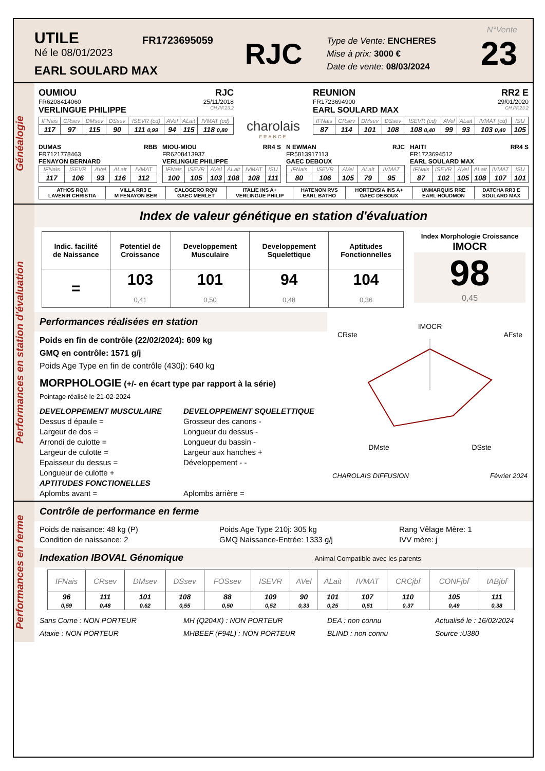UTILE
Né le 08/01/2023
EARL SOULARD MAX
FR1723695059
RJC
Type de Vente: ENCHERES
Mise à prix: 3000 €
Date de vente: 08/03/2024
N°Vente
23
Généalogie
OUMIOU RJC
FR6208414060 25/11/2018
VERLINGUE PHILIPPE CH.PF.23.2
| IFNais | CRsev | DMsev | DSsev | ISEVR (cd) | AVel | ALait | IVMAT (cd) |
| --- | --- | --- | --- | --- | --- | --- | --- |
| 117 | 97 | 115 | 90 | 111 0,99 | 94 | 115 | 118 0,80 |
charolais
FRANCE
REUNION RR2 E
FR1723694900 29/01/2020
EARL SOULARD MAX CH.PF.23.2
| IFNais | CRsev | DMsev | DSsev | ISEVR (cd) | AVel | ALait | IVMAT (cd) | ISU |
| --- | --- | --- | --- | --- | --- | --- | --- | --- |
| 87 | 114 | 101 | 108 | 108 0,40 | 99 | 93 | 103 0,40 | 105 |
DUMAS RBB
FR7121778463
FENAYON BERNARD
| IFNais | ISEVR | AVel | ALait | IVMAT |
| --- | --- | --- | --- | --- |
| 117 | 106 | 93 | 116 | 112 |
MIOU-MIOU RR4 S
FR6208413937
VERLINGUE PHILIPPE
| IFNais | ISEVR | AVel | ALait | IVMAT | ISU |
| --- | --- | --- | --- | --- | --- |
| 100 | 105 | 103 | 108 | 108 | 111 |
N EWMAN RJC
FR5813917113
GAEC DEBOUX
| IFNais | ISEVR | AVel | ALait | IVMAT |
| --- | --- | --- | --- | --- |
| 80 | 106 | 105 | 79 | 95 |
HAITI RR4 S
FR1723694512
EARL SOULARD MAX
| IFNais | ISEVR | AVel | ALait | IVMAT | ISU |
| --- | --- | --- | --- | --- | --- |
| 87 | 102 | 105 | 108 | 107 | 101 |
| ATHOS RQM LAVENIR CHRISTIA | VILLA RR3 E M FENAYON BER | CALOGERO RQM GAEC MERLET | ITALIE INS A+ VERLINGUE PHILIP | HATENON RVS EARL BATHO | HORTENSIA INS A+ GAEC DEBOUX | UNMARQUIS RRE EARL HOUDMON | DATCHA RR3 E SOULARD MAX |
Performances en station d'évaluation
Index de valeur génétique en station d'évaluation
| Indic. facilité de Naissance | Potentiel de Croissance | Developpement Musculaire | Developpement Squelettique | Aptitudes Fonctionnelles |
| --- | --- | --- | --- | --- |
| = | 103 0,41 | 101 0,50 | 94 0,48 | 104 0,36 |
Index Morphologie Croissance
IMOCR
98
0,45
Performances réalisées en station
Poids en fin de contrôle (22/02/2024): 609 kg
GMQ en contrôle: 1571 g/j
Poids Age Type en fin de contrôle (430j): 640 kg
MORPHOLOGIE (+/- en écart type par rapport à la série)
Pointage réalisé le 21-02-2024
DEVELOPPEMENT MUSCULAIRE
Dessus d épaule =
Largeur de dos =
Arrondi de culotte =
Largeur de culotte =
Epaisseur du dessus =
Longueur de culotte +
APTITUDES FONCTIONELLES
Aplombs avant =
DEVELOPPEMENT SQUELETTIQUE
Grosseur des canons -
Longueur du dessus -
Longueur du bassin -
Largeur aux hanches +
Développement - -
Aplombs arrière =
IMOCR
CRste AFste
DMste DSste
CHAROLAIS DIFFUSION Février 2024
Performances en ferme
Contrôle de performance en ferme
Poids de naisance: 48 kg (P)
Condition de naissance: 2
Poids Age Type 210j: 305 kg
GMQ Naissance-Entrée: 1333 g/j
Rang Vêlage Mère: 1
IVV mère: j
Indexation IBOVAL Génomique Animal Compatible avec les parents
| IFNais | CRsev | DMsev | DSsev | FOSsev | ISEVR | AVel | ALait | IVMAT | CRCjbf | CONFjbf | IABjbf |
| --- | --- | --- | --- | --- | --- | --- | --- | --- | --- | --- | --- |
| 96 0,59 | 111 0,48 | 101 0,62 | 108 0,55 | 88 0,50 | 109 0,52 | 90 0,33 | 101 0,25 | 107 0,51 | 110 0,37 | 105 0,49 | 111 0,38 |
Sans Corne : NON PORTEUR
Ataxie : NON PORTEUR
MH (Q204X) : NON PORTEUR
MHBEEF (F94L) : NON PORTEUR
DEA : non connu
BLIND : non connu
Actualisé le : 16/02/2024
Source :U380